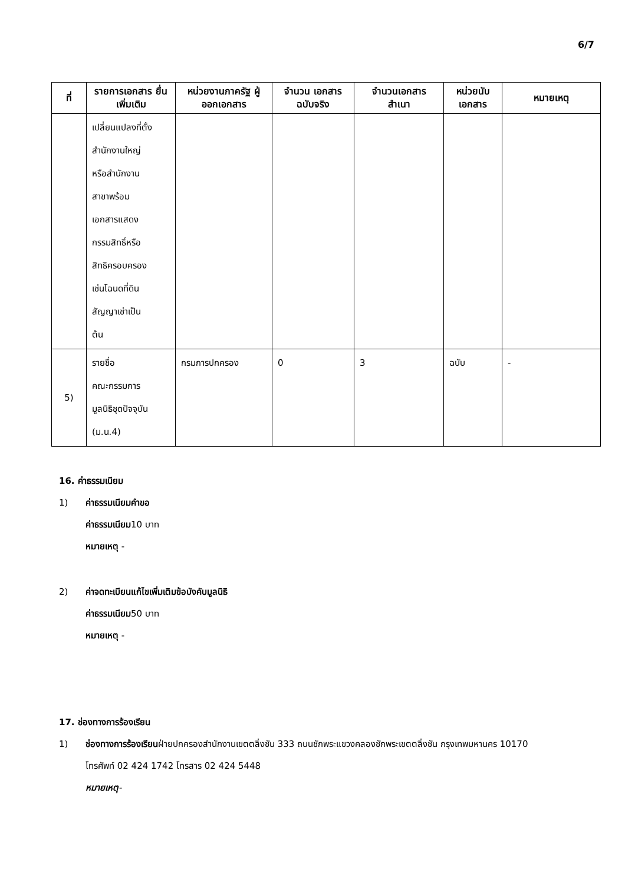6/7
| ที่ | รายการเอกสาร ยื่นเพิ่มเติม | หน่วยงานภาครัฐ ผู้ออกเอกสาร | จำนวน เอกสาร ฉบับจริง | จำนวนเอกสาร สำเนา | หน่วยนับ เอกสาร | หมายเหตุ |
| --- | --- | --- | --- | --- | --- | --- |
| | เปลี่ยนแปลงที่ตั้ง สำนักงานใหญ่ หรือสำนักงาน สาขาพร้อม เอกสารแสดง กรรมสิทธิ์หรือ สิทธิครอบครอง เช่นโฉนดที่ดิน สัญญาเช่าเป็น ต้น | | | | | |
| 5) | รายชื่อ คณะกรรมการ มูลนิธิชุดปัจจุบัน (ม.น.4) | กรมการปกครอง | 0 | 3 | ฉบับ | - |
16. ค่าธรรมเนียม
1) ค่าธรรมเนียมคำขอ
ค่าธรรมเนียม10 บาท
หมายเหตุ -
2) ค่าจดทะเบียนแก้ไขเพิ่มเติมข้อบังคับมูลนิธิ
ค่าธรรมเนียม50 บาท
หมายเหตุ -
17. ช่องทางการร้องเรียน
1) ช่องทางการร้องเรียนฝ่ายปกครองสำนักงานเขตตลิ่งชัน 333 ถนนชักพระแขวงคลองชักพระเขตตลิ่งชัน กรุงเทพมหานคร 10170 โทรศัพท์ 02 424 1742 โทรสาร 02 424 5448
หมายเหตุ-